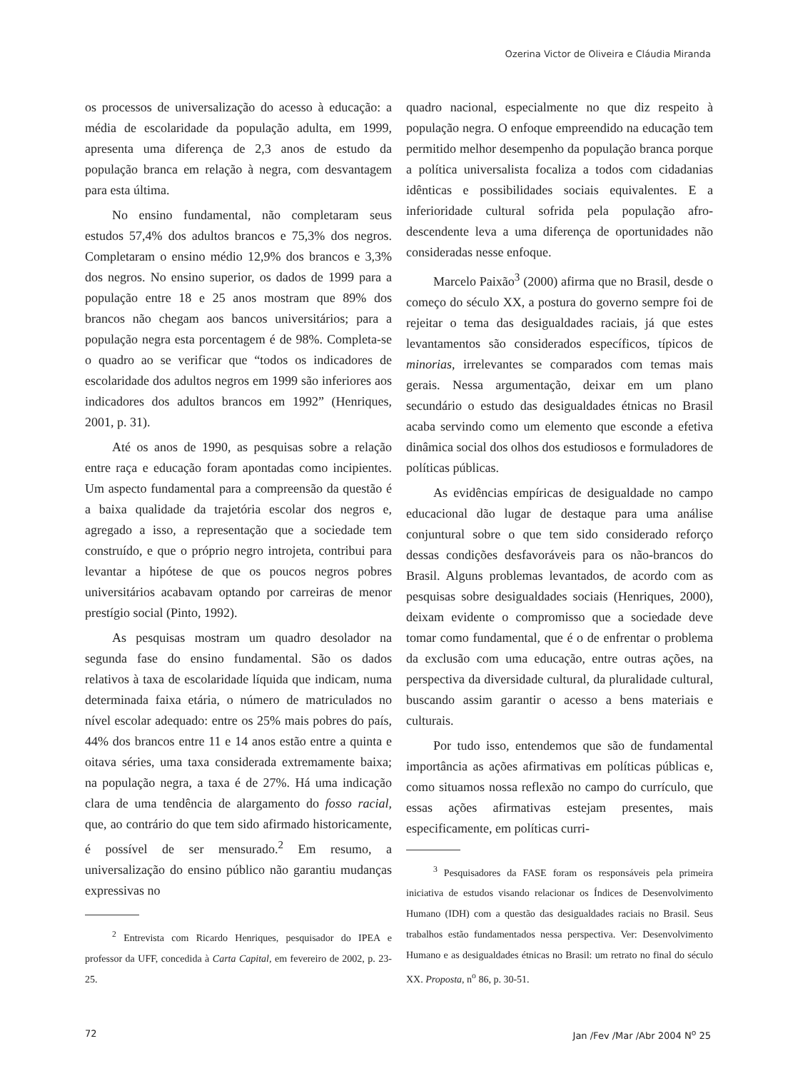Ozerina Victor de Oliveira e Cláudia Miranda
os processos de universalização do acesso à educação: a média de escolaridade da população adulta, em 1999, apresenta uma diferença de 2,3 anos de estudo da população branca em relação à negra, com desvantagem para esta última.
No ensino fundamental, não completaram seus estudos 57,4% dos adultos brancos e 75,3% dos negros. Completaram o ensino médio 12,9% dos brancos e 3,3% dos negros. No ensino superior, os dados de 1999 para a população entre 18 e 25 anos mostram que 89% dos brancos não chegam aos bancos universitários; para a população negra esta porcentagem é de 98%. Completa-se o quadro ao se verificar que “todos os indicadores de escolaridade dos adultos negros em 1999 são inferiores aos indicadores dos adultos brancos em 1992” (Henriques, 2001, p. 31).
Até os anos de 1990, as pesquisas sobre a relação entre raça e educação foram apontadas como incipientes. Um aspecto fundamental para a compreensão da questão é a baixa qualidade da trajetória escolar dos negros e, agregado a isso, a representação que a sociedade tem construído, e que o próprio negro introjeta, contribui para levantar a hipótese de que os poucos negros pobres universitários acabavam optando por carreiras de menor prestígio social (Pinto, 1992).
As pesquisas mostram um quadro desolador na segunda fase do ensino fundamental. São os dados relativos à taxa de escolaridade líquida que indicam, numa determinada faixa etária, o número de matriculados no nível escolar adequado: entre os 25% mais pobres do país, 44% dos brancos entre 11 e 14 anos estão entre a quinta e oitava séries, uma taxa considerada extremamente baixa; na população negra, a taxa é de 27%. Há uma indicação clara de uma tendência de alargamento do fosso racial, que, ao contrário do que tem sido afirmado historicamente, é possível de ser mensurado.<sup>2</sup> Em resumo, a universalização do ensino público não garantiu mudanças expressivas no
<sup>2</sup> Entrevista com Ricardo Henriques, pesquisador do IPEA e professor da UFF, concedida à Carta Capital, em fevereiro de 2002, p. 23-25.
quadro nacional, especialmente no que diz respeito à população negra. O enfoque empreendido na educação tem permitido melhor desempenho da população branca porque a política universalista focaliza a todos com cidadanias idênticas e possibilidades sociais equivalentes. E a inferioridade cultural sofrida pela população afro-descendente leva a uma diferença de oportunidades não consideradas nesse enfoque.
Marcelo Paixão<sup>3</sup> (2000) afirma que no Brasil, desde o começo do século XX, a postura do governo sempre foi de rejeitar o tema das desigualdades raciais, já que estes levantamentos são considerados específicos, típicos de minorias, irrelevantes se comparados com temas mais gerais. Nessa argumentação, deixar em um plano secundário o estudo das desigualdades étnicas no Brasil acaba servindo como um elemento que esconde a efetiva dinâmica social dos olhos dos estudiosos e formuladores de políticas públicas.
As evidências empíricas de desigualdade no campo educacional dão lugar de destaque para uma análise conjuntural sobre o que tem sido considerado reforço dessas condições desfavoráveis para os não-brancos do Brasil. Alguns problemas levantados, de acordo com as pesquisas sobre desigualdades sociais (Henriques, 2000), deixam evidente o compromisso que a sociedade deve tomar como fundamental, que é o de enfrentar o problema da exclusão com uma educação, entre outras ações, na perspectiva da diversidade cultural, da pluralidade cultural, buscando assim garantir o acesso a bens materiais e culturais.
Por tudo isso, entendemos que são de fundamental importância as ações afirmativas em políticas públicas e, como situamos nossa reflexão no campo do currículo, que essas ações afirmativas estejam presentes, mais especificamente, em políticas curri-
<sup>3</sup> Pesquisadores da FASE foram os responsáveis pela primeira iniciativa de estudos visando relacionar os Índices de Desenvolvimento Humano (IDH) com a questão das desigualdades raciais no Brasil. Seus trabalhos estão fundamentados nessa perspectiva. Ver: Desenvolvimento Humano e as desigualdades étnicas no Brasil: um retrato no final do século XX. Proposta, n<sup>o</sup> 86, p. 30-51.
72 Jan /Fev /Mar /Abr 2004 N<sup>o</sup> 25